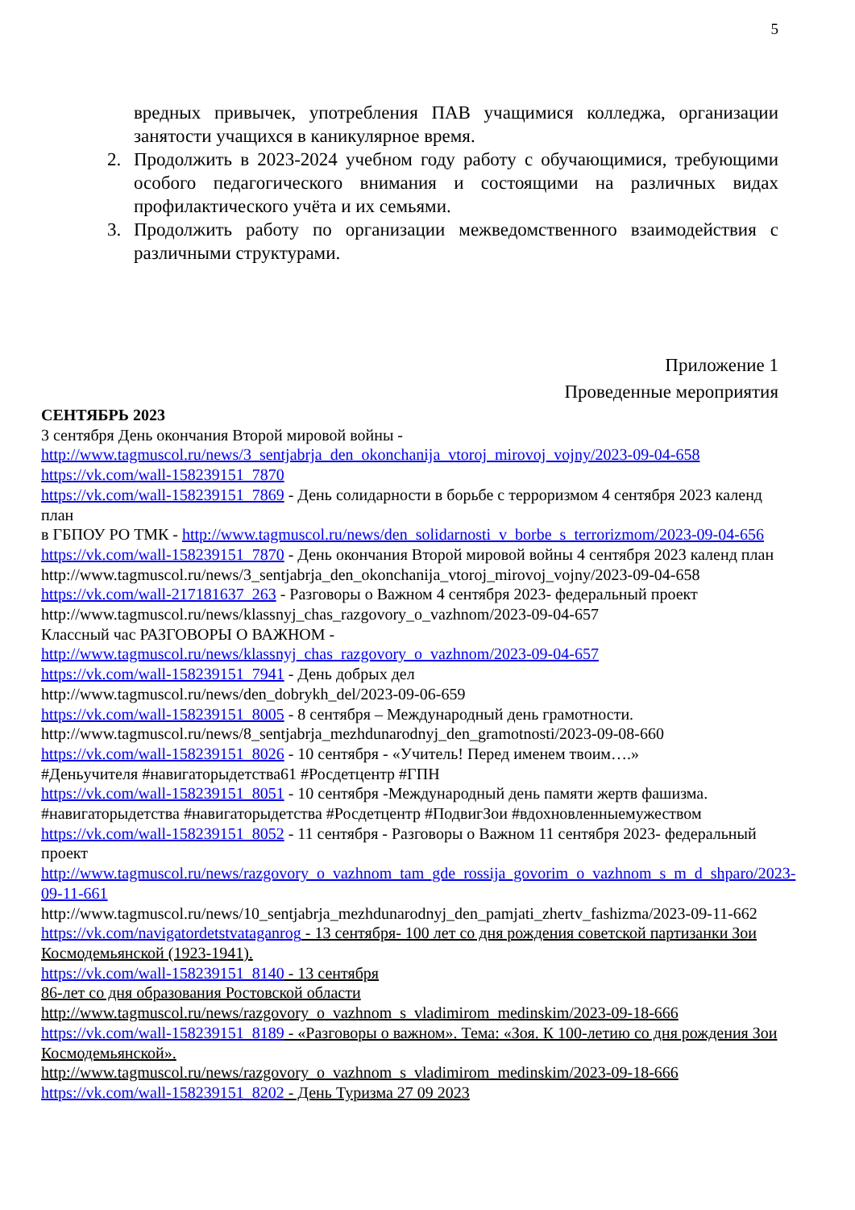5
вредных привычек, употребления ПАВ учащимися колледжа, организации занятости учащихся в каникулярное время.
2. Продолжить в 2023-2024 учебном году работу с обучающимися, требующими особого педагогического внимания и состоящими на различных видах профилактического учёта и их семьями.
3. Продолжить работу по организации межведомственного взаимодействия с различными структурами.
Приложение 1
Проведенные мероприятия
СЕНТЯБРЬ 2023
3 сентября День окончания Второй мировой войны -
http://www.tagmuscol.ru/news/3_sentjabrja_den_okonchanija_vtoroj_mirovoj_vojny/2023-09-04-658
https://vk.com/wall-158239151_7870
https://vk.com/wall-158239151_7869 - День солидарности в борьбе с терроризмом 4 сентября 2023 календ план
в ГБПОУ РО ТМК - http://www.tagmuscol.ru/news/den_solidarnosti_v_borbe_s_terrorizmom/2023-09-04-656
https://vk.com/wall-158239151_7870 - День окончания Второй мировой войны 4 сентября 2023 календ план http://www.tagmuscol.ru/news/3_sentjabrja_den_okonchanija_vtoroj_mirovoj_vojny/2023-09-04-658
https://vk.com/wall-217181637_263 - Разговоры о Важном 4 сентября 2023- федеральный проект
http://www.tagmuscol.ru/news/klassnyj_chas_razgovory_o_vazhnom/2023-09-04-657
Классный час РАЗГОВОРЫ О ВАЖНОМ -
http://www.tagmuscol.ru/news/klassnyj_chas_razgovory_o_vazhnom/2023-09-04-657
https://vk.com/wall-158239151_7941 - День добрых дел
http://www.tagmuscol.ru/news/den_dobrykh_del/2023-09-06-659
https://vk.com/wall-158239151_8005 - 8 сентября – Международный день грамотности.
http://www.tagmuscol.ru/news/8_sentjabrja_mezhdunarodnyj_den_gramotnosti/2023-09-08-660
https://vk.com/wall-158239151_8026 - 10 сентября - «Учитель! Перед именем твоим….»
#Деньучителя #навигаторыдетства61 #Росдетцентр #ГПН
https://vk.com/wall-158239151_8051 - 10 сентября -Международный день памяти жертв фашизма.
#навигаторыдетства #навигаторыдетства #Росдетцентр #ПодвигЗои #вдохновленныемужеством
https://vk.com/wall-158239151_8052 - 11 сентября - Разговоры о Важном 11 сентября 2023- федеральный проект
http://www.tagmuscol.ru/news/razgovory_o_vazhnom_tam_gde_rossija_govorim_o_vazhnom_s_m_d_shparo/2023-09-11-661
http://www.tagmuscol.ru/news/10_sentjabrja_mezhdunarodnyj_den_pamjati_zhertv_fashizma/2023-09-11-662
https://vk.com/navigatordetstvataganrog - 13 сентября- 100 лет со дня рождения советской партизанки Зои Космодемьянской (1923-1941).
https://vk.com/wall-158239151_8140 - 13 сентября
86-лет со дня образования Ростовской области
http://www.tagmuscol.ru/news/razgovory_o_vazhnom_s_vladimirom_medinskim/2023-09-18-666
https://vk.com/wall-158239151_8189 - «Разговоры о важном». Тема: «Зоя. К 100-летию со дня рождения Зои Космодемьянской».
http://www.tagmuscol.ru/news/razgovory_o_vazhnom_s_vladimirom_medinskim/2023-09-18-666
https://vk.com/wall-158239151_8202 - День Туризма 27 09 2023